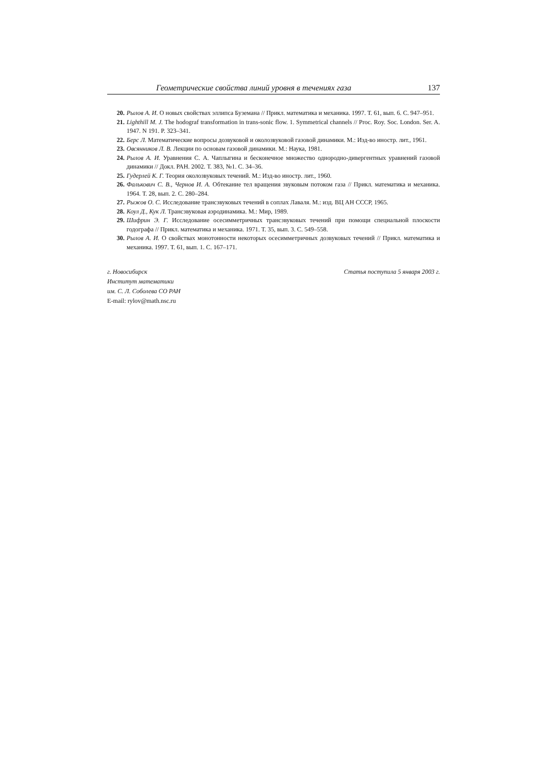Геометрические свойства линий уровня в течениях газа 137
20. Рылов А. И. О новых свойствах эллипса Буземана // Прикл. математика и механика. 1997. Т. 61, вып. 6. С. 947–951.
21. Lighthill M. J. The hodograf transformation in trans-sonic flow. 1. Symmetrical channels // Proc. Roy. Soc. London. Ser. A. 1947. N 191. P. 323–341.
22. Берс Л. Математические вопросы дозвуковой и околозвуковой газовой динамики. М.: Изд-во иностр. лит., 1961.
23. Овсянников Л. В. Лекции по основам газовой динамики. М.: Наука, 1981.
24. Рылов А. И. Уравнения С. А. Чаплыгина и бесконечное множество однородно-дивергентных уравнений газовой динамики // Докл. РАН. 2002. Т. 383, №1. С. 34–36.
25. Гудерлей К. Г. Теория околозвуковых течений. М.: Изд-во иностр. лит., 1960.
26. Фалькович С. В., Чернов И. А. Обтекание тел вращения звуковым потоком газа // Прикл. математика и механика. 1964. Т. 28, вып. 2. С. 280–284.
27. Рыжов О. С. Исследование трансзвуковых течений в соплах Лаваля. М.: изд. ВЦ АН СССР, 1965.
28. Коул Д., Кук Л. Трансзвуковая аэродинамика. М.: Мир, 1989.
29. Шифрин Э. Г. Исследование осесимметричных трансзвуковых течений при помощи специальной плоскости годографа // Прикл. математика и механика. 1971. Т. 35, вып. 3. С. 549–558.
30. Рылов А. И. О свойствах монотонности некоторых осесимметричных дозвуковых течений // Прикл. математика и механика. 1997. Т. 61, вып. 1. С. 167–171.
г. Новосибирск
Институт математики
им. С. Л. Соболева СО РАН
E-mail: rylov@math.nsc.ru
Статья поступила 5 января 2003 г.